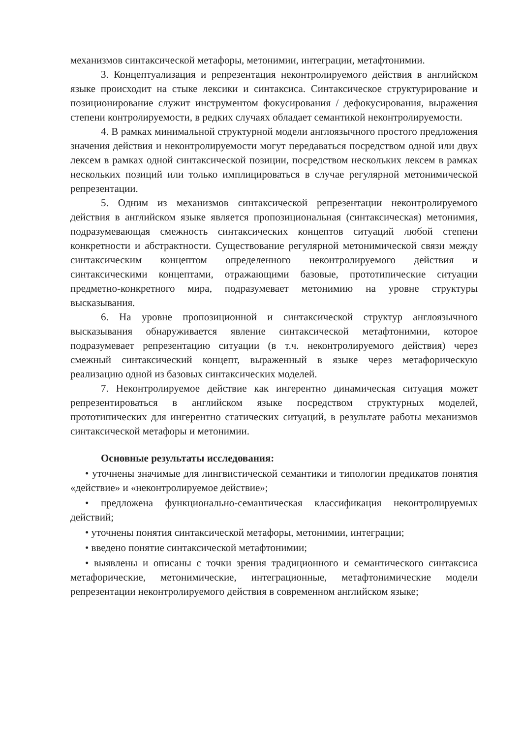механизмов синтаксической метафоры, метонимии, интеграции, метафтонимии.
3. Концептуализация и репрезентация неконтролируемого действия в английском языке происходит на стыке лексики и синтаксиса. Синтаксическое структурирование и позиционирование служит инструментом фокусирования / дефокусирования, выражения степени контролируемости, в редких случаях обладает семантикой неконтролируемости.
4. В рамках минимальной структурной модели англоязычного простого предложения значения действия и неконтролируемости могут передаваться посредством одной или двух лексем в рамках одной синтаксической позиции, посредством нескольких лексем в рамках нескольких позиций или только имплицироваться в случае регулярной метонимической репрезентации.
5. Одним из механизмов синтаксической репрезентации неконтролируемого действия в английском языке является пропозициональная (синтаксическая) метонимия, подразумевающая смежность синтаксических концептов ситуаций любой степени конкретности и абстрактности. Существование регулярной метонимической связи между синтаксическим концептом определенного неконтролируемого действия и синтаксическими концептами, отражающими базовые, прототипические ситуации предметно-конкретного мира, подразумевает метонимию на уровне структуры высказывания.
6. На уровне пропозиционной и синтаксической структур англоязычного высказывания обнаруживается явление синтаксической метафтонимии, которое подразумевает репрезентацию ситуации (в т.ч. неконтролируемого действия) через смежный синтаксический концепт, выраженный в языке через метафорическую реализацию одной из базовых синтаксических моделей.
7. Неконтролируемое действие как ингерентно динамическая ситуация может репрезентироваться в английском языке посредством структурных моделей, прототипических для ингерентно статических ситуаций, в результате работы механизмов синтаксической метафоры и метонимии.
Основные результаты исследования:
• уточнены значимые для лингвистической семантики и типологии предикатов понятия «действие» и «неконтролируемое действие»;
• предложена функционально-семантическая классификация неконтролируемых действий;
• уточнены понятия синтаксической метафоры, метонимии, интеграции;
• введено понятие синтаксической метафтонимии;
• выявлены и описаны с точки зрения традиционного и семантического синтаксиса метафорические, метонимические, интеграционные, метафтонимические модели репрезентации неконтролируемого действия в современном английском языке;